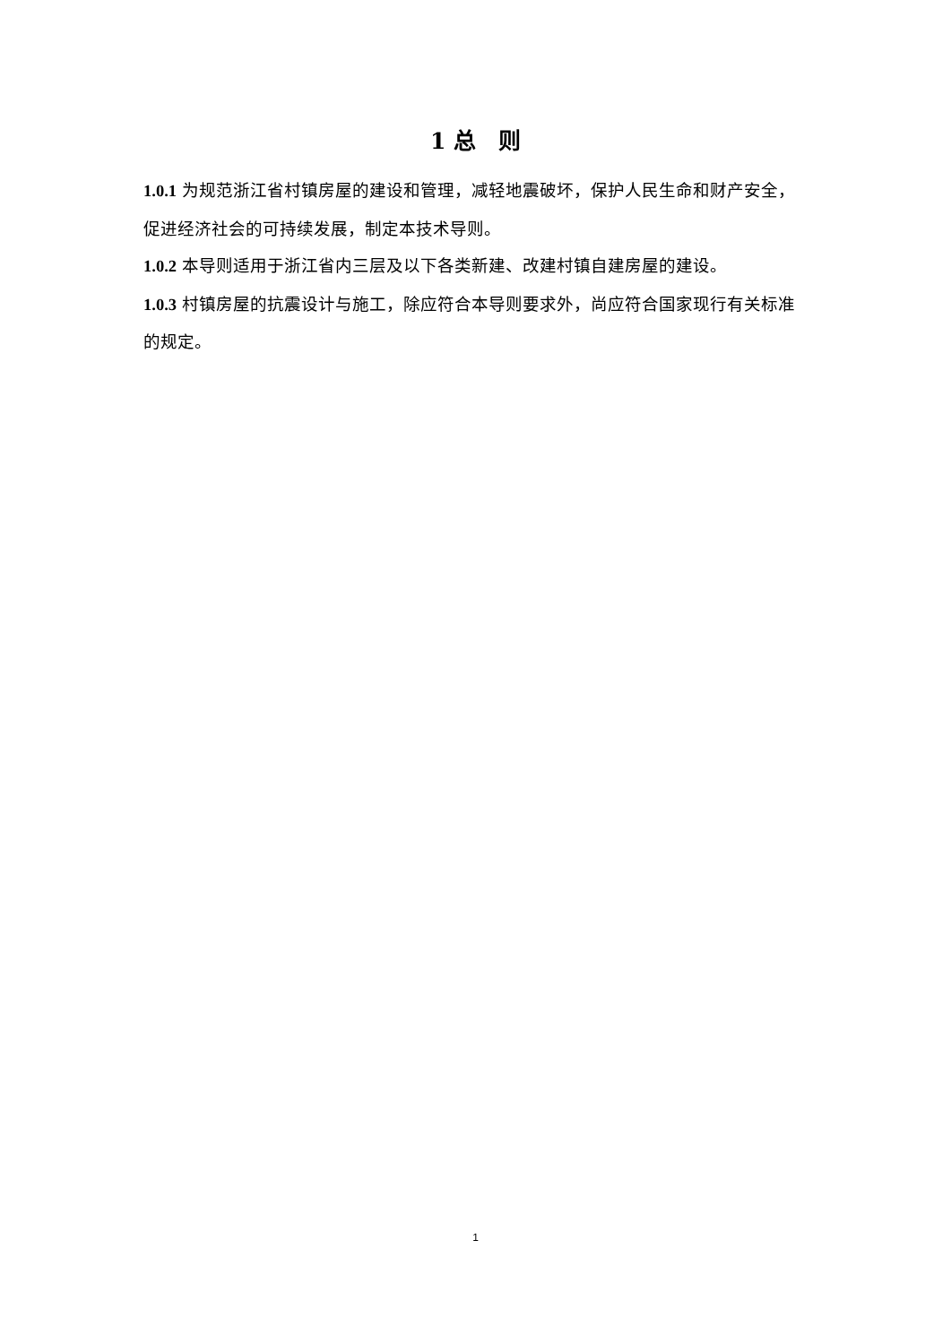1 总　则
1.0.1 为规范浙江省村镇房屋的建设和管理，减轻地震破坏，保护人民生命和财产安全，促进经济社会的可持续发展，制定本技术导则。
1.0.2 本导则适用于浙江省内三层及以下各类新建、改建村镇自建房屋的建设。
1.0.3 村镇房屋的抗震设计与施工，除应符合本导则要求外，尚应符合国家现行有关标准的规定。
1